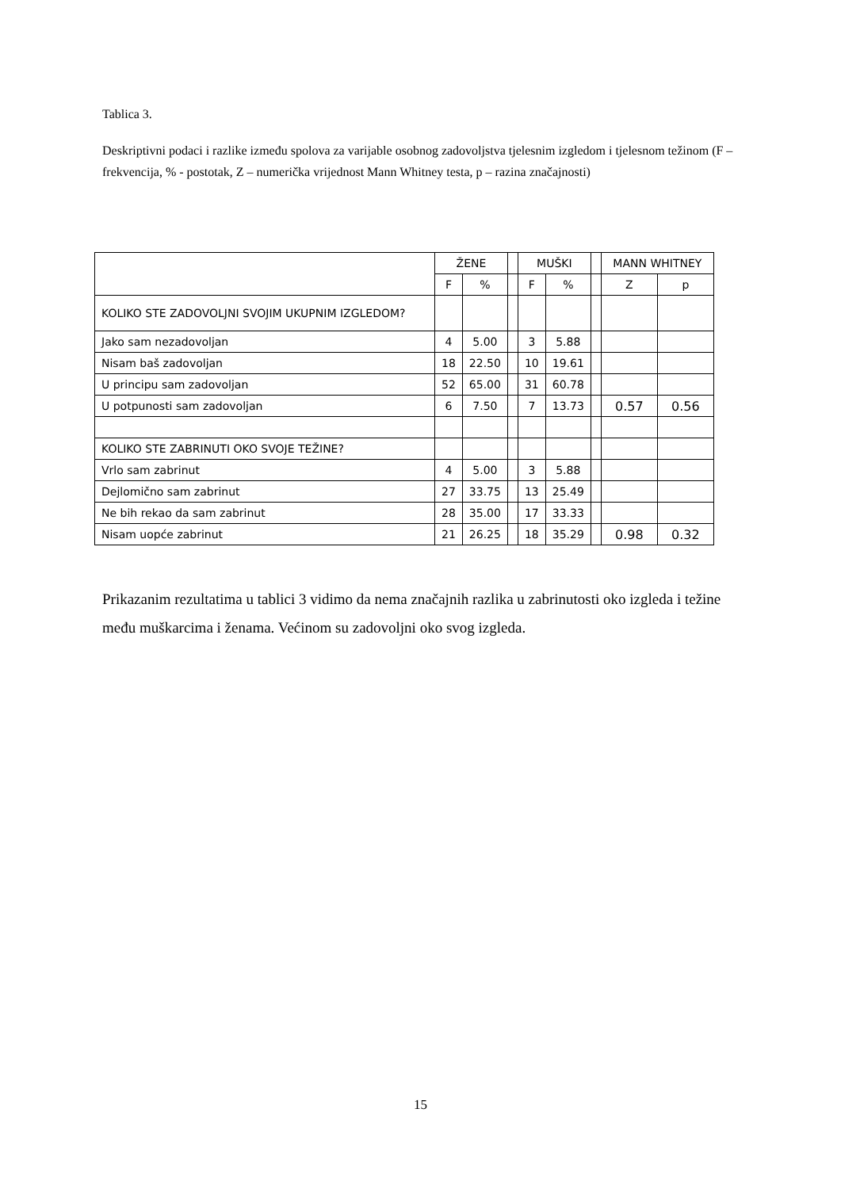Tablica 3.
Deskriptivni podaci i razlike između spolova za varijable osobnog zadovoljstva tjelesnim izgledom i tjelesnom težinom (F – frekvencija, % - postotak, Z – numerička vrijednost Mann Whitney testa, p – razina značajnosti)
| | ŽENE | | | MUŠKI | | | MANN WHITNEY | |
| | F | % | | F | % | | Z | p |
| KOLIKO STE ZADOVOLJNI SVOJIM UKUPNIM IZGLEDOM? | | | | | | | | |
| Jako sam nezadovoljan | 4 | 5.00 | | 3 | 5.88 | | | |
| Nisam baš zadovoljan | 18 | 22.50 | | 10 | 19.61 | | | |
| U principu sam zadovoljan | 52 | 65.00 | | 31 | 60.78 | | | |
| U potpunosti sam zadovoljan | 6 | 7.50 | | 7 | 13.73 | | 0.57 | 0.56 |
| KOLIKO STE ZABRINUTI OKO SVOJE TEŽINE? | | | | | | | | |
| Vrlo sam zabrinut | 4 | 5.00 | | 3 | 5.88 | | | |
| Dejlomično sam zabrinut | 27 | 33.75 | | 13 | 25.49 | | | |
| Ne bih rekao da sam zabrinut | 28 | 35.00 | | 17 | 33.33 | | | |
| Nisam uopće zabrinut | 21 | 26.25 | | 18 | 35.29 | | 0.98 | 0.32 |
Prikazanim rezultatima u tablici 3 vidimo da nema značajnih razlika u zabrinutosti oko izgleda i težine među muškarcima i ženama. Većinom su zadovoljni oko svog izgleda.
15